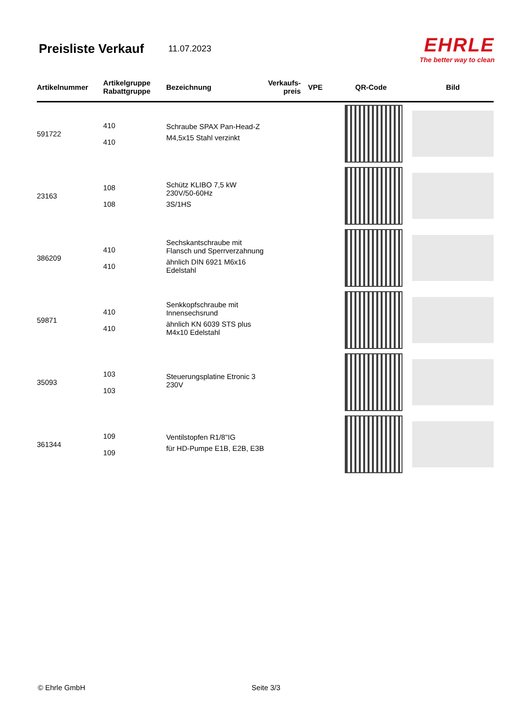Preisliste Verkauf
11.07.2023
EHRLE
The better way to clean
| Artikelnummer | Artikelgruppe Rabattgruppe | Bezeichnung | Verkaufs- preis | VPE | QR-Code | Bild |
| --- | --- | --- | --- | --- | --- | --- |
| 591722 | 410 410 | Schraube SPAX Pan-Head-Z M4,5x15 Stahl verzinkt | | | | |
| 23163 | 108 108 | Schütz KLIBO 7,5 kW 230V/50-60Hz 3S/1HS | | | | |
| 386209 | 410 410 | Sechskantschraube mit Flansch und Sperrverzahnung ähnlich DIN 6921 M6x16 Edelstahl | | | | |
| 59871 | 410 410 | Senkkopfschraube mit Innensechsrund ähnlich KN 6039 STS plus M4x10 Edelstahl | | | | |
| 35093 | 103 103 | Steuerungsplatine Etronic 3 230V | | | | |
| 361344 | 109 109 | Ventilstopfen R1/8"IG für HD-Pumpe E1B, E2B, E3B | | | | |
© Ehrle GmbH Seite 3/3